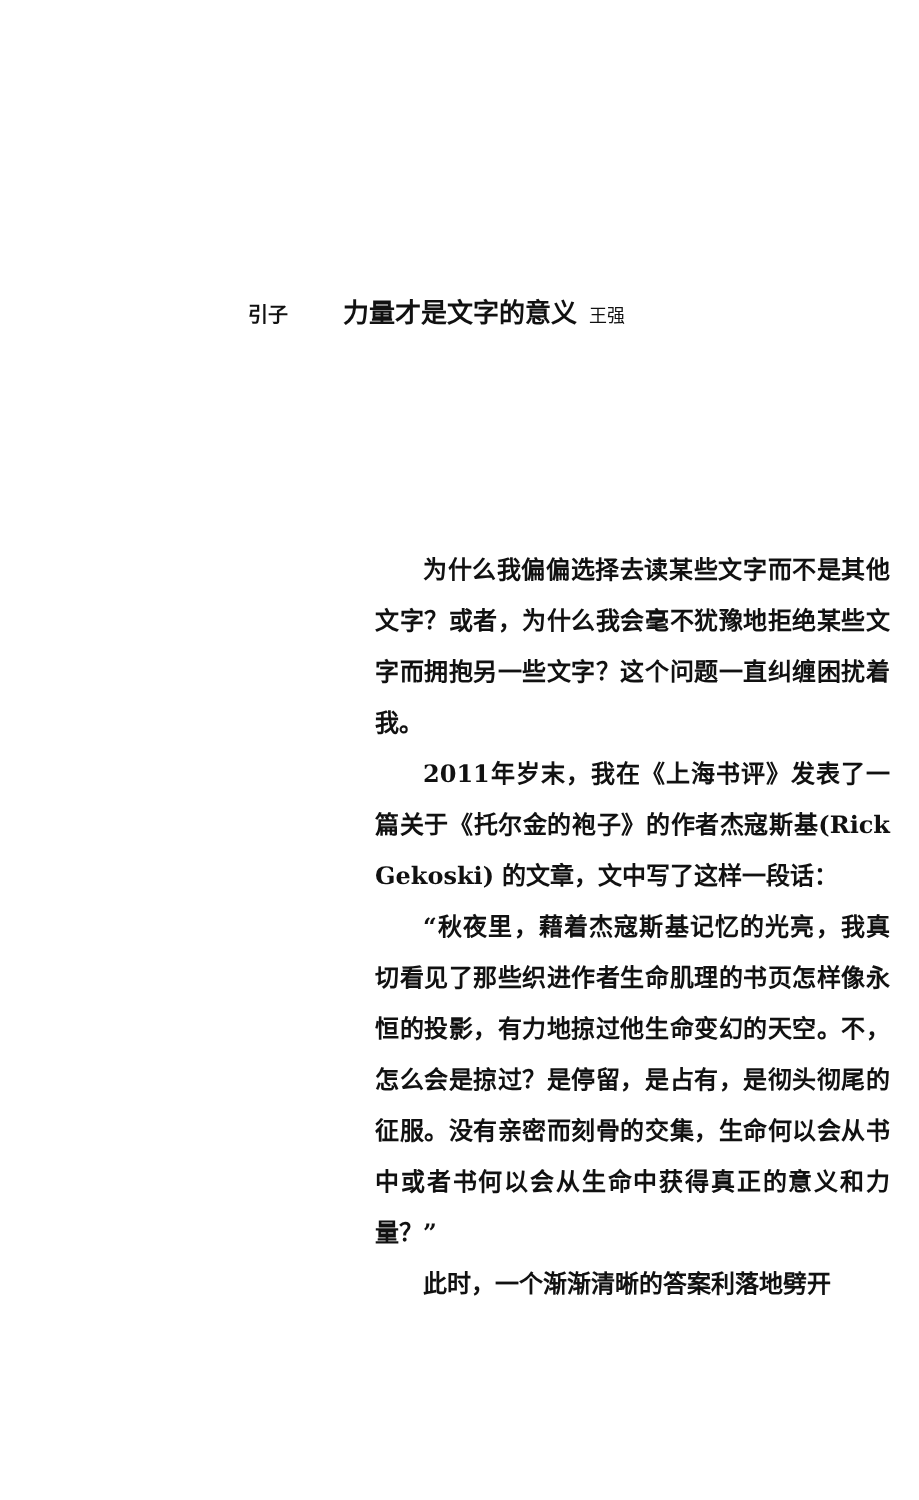引子 力量才是文字的意义 王强
为什么我偏偏选择去读某些文字而不是其他文字？或者，为什么我会毫不犹豫地拒绝某些文字而拥抱另一些文字？这个问题一直纠缠困扰着我。
2011年岁末，我在《上海书评》发表了一篇关于《托尔金的袍子》的作者杰寇斯基(Rick Gekoski) 的文章，文中写了这样一段话：
“秋夜里，藉着杰寇斯基记忆的光亮，我真切看见了那些织进作者生命肌理的书页怎样像永恒的投影，有力地掠过他生命变幻的天空。不，怎么会是掠过？是停留，是占有，是彻头彻尾的征服。没有亲密而刻骨的交集，生命何以会从书中或者书何以会从生命中获得真正的意义和力量？”
此时，一个渐渐清晰的答案利落地劈开